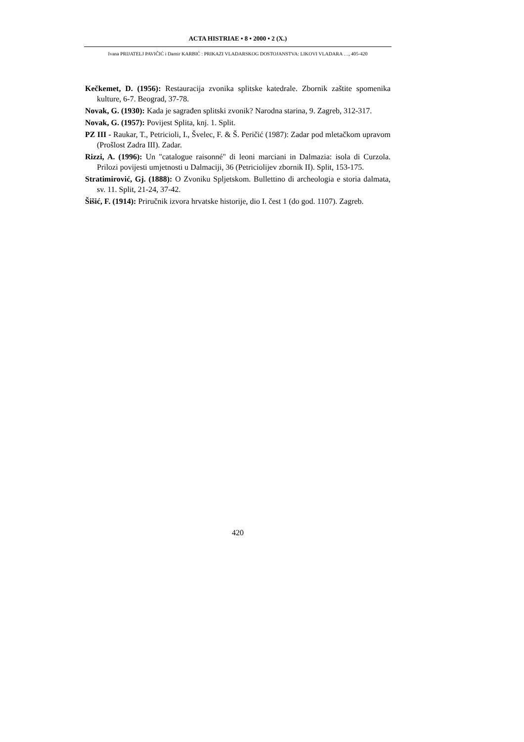ACTA HISTRIAE • 8 • 2000 • 2 (X.)
Ivana PRIJATELJ PAVIČIĆ i Damir KARBIĆ : PRIKAZI VLADARSKOG DOSTOJANSTVA: LIKOVI VLADARA …, 405-420
Kečkemet, D. (1956): Restauracija zvonika splitske katedrale. Zbornik zaštite spomenika kulture, 6-7. Beograd, 37-78.
Novak, G. (1930): Kada je sagrađen splitski zvonik? Narodna starina, 9. Zagreb, 312-317.
Novak, G. (1957): Povijest Splita, knj. 1. Split.
PZ III - Raukar, T., Petricioli, I., Švelec, F. & Š. Peričić (1987): Zadar pod mletačkom upravom (Prošlost Zadra III). Zadar.
Rizzi, A. (1996): Un "catalogue raisonné" di leoni marciani in Dalmazia: isola di Curzola. Prilozi povijesti umjetnosti u Dalmaciji, 36 (Petriciolijev zbornik II). Split, 153-175.
Stratimirović, Gj. (1888): O Zvoniku Spljetskom. Bullettino di archeologia e storia dalmata, sv. 11. Split, 21-24, 37-42.
Šišić, F. (1914): Priručnik izvora hrvatske historije, dio I. čest 1 (do god. 1107). Zagreb.
420